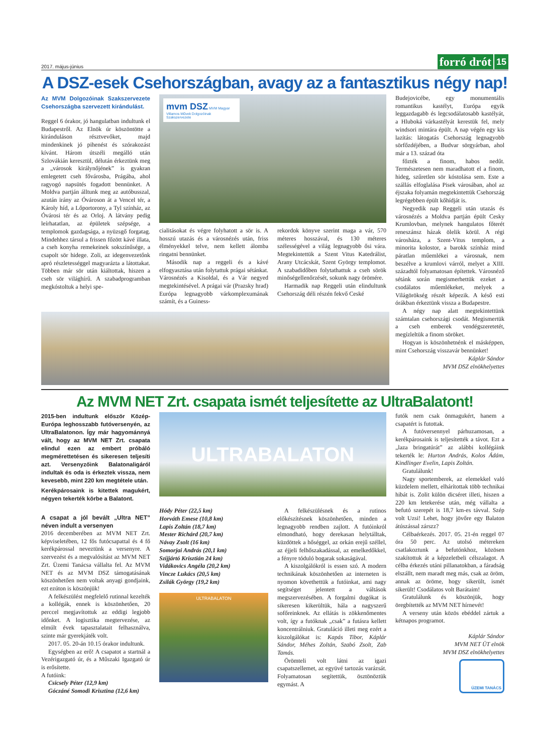2017. május-június
forró drót 15
A DSZ-esek Csehországban, avagy az a fantasztikus négy nap!
Az MVM Dolgozóinak Szakszervezete Csehországba szervezett kirándulást.
Reggel 6 órakor, jó hangulatban indultunk el Budapestről. Az Elnök úr köszöntötte a kiránduláson résztvevőket, majd mindenkinek jó pihenést és szórakozást kívánt. Három útszéli megálló után Szlovákián keresztül, délután érkeztünk meg a „városok királynőjének” is gyakran emlegetett cseh fővárosba, Prágába, ahol ragyogó napsütés fogadott bennünket. A Moldva partján álltunk meg az autóbusszal, azután irány az Óvároson át a Vencel tér, a Károly híd, a Lőportorony, a Tyl színház, az Óvárosi tér és az Orloj. A látvány pedig leírhatatlan, az épületek szépsége, a templomok gazdagsága, a nyüzsgő forgatag. Mindehhez társul a frissen főzött kávé illata, a cseh konyha remekeinek sokszínűsége, a csapolt sör hidege. Zoli, az idegenvezetőnk apró részletességgel magyarázta a látottakat. Többen már sör után kiáltottak, hiszen a cseh sör világhírű. A szabadprogramban megkóstoltuk a helyi spe-
mvm DSZ MVM Magyar Villamos Művek Dolgozóinak Szakszervezete
cialitásokat és végre folyhatott a sör is. A hosszú utazás és a városnézés után, friss élményekkel telve, nem kellett álomba ringatni bennünket.
Második nap a reggeli és a kávé elfogyasztása után folytattuk prágai sétánkat. Városnézés a Kisoldal, és a Vár negyed megtekintésével. A prágai vár (Prazsky hrad) Európa legnagyobb várkomplexumának számít, és a Guiness-
rekordok könyve szerint maga a vár, 570 méteres hosszával, és 130 méteres szélességével a világ legnagyobb ősi vára. Megtekintettük a Szent Vitus Katedrálist, Arany Utcácskát, Szent György templomot. A szabadidőben folytathattuk a cseh sörök minőségellenőrzését, sokunk nagy örömére.
Harmadik nap Reggeli után elindultunk Csehország déli részén fekvő Ceské
Budejovicébe, egy monumentális romantikus kastélyt, Európa egyik leggazdagabb és legcsodálatosabb kastélyát, a Hluboká várkastélyát kerestük fel, mely windsori mintára épült. A nap végén egy kis lazítás: látogatás Csehország legnagyobb sörfőzdéjében, a Budvar sörgyárban, ahol már a 13. század óta
főzték a finom, habos nedűt. Természetesen nem maradhatott el a finom, hideg, szűretlen sör kóstolása sem. Este a szállás elfoglalása Pisek városában, ahol az éjszaka folyamán megtekintettük Csehország legrégebben épült kőhídját is.
Negyedik nap Reggeli után utazás és városnézés a Moldva partján épült Cesky Krumlovban, melynek hangulatos főterét reneszánsz házak ölelik körül. A régi városháza, a Szent-Vitus templom, a minorita kolostor, a barokk színház mind páratlan műemlékei a városnak, nem beszélve a krumlovi várról, melyet a XIII. századtól folyamatosan építettek. Városnéző sétánk során megismerhettük ezeket a csodálatos műemlékeket, melyek a Világörökség részét képezik. A késő esti órákban érkeztünk vissza a Budapestre.
A négy nap alatt megtekintettünk számtalan csehországi csodát. Megismertük a cseh emberek vendégszeretetét, megízleltük a finom söröket.
Hogyan is köszönhetnénk el másképpen, mint Csehország visszavár bennünket!
Káplár Sándor
MVM DSZ elnökhelyettes
Az MVM NET Zrt. csapata ismét teljesítette az UltraBalatont!
2015-ben indultunk először Közép-Európa leghosszabb futóversenyén, az UltraBalatonon. Így már hagyománnyá vált, hogy az MVM NET Zrt. csapata elindul ezen az embert próbáló megmérettetésen és sikeresen teljesíti azt. Versenyzőink Balatonaligáról indultak és oda is érkeztek vissza, nem kevesebb, mint 220 km megtétele után.
Kerékpárosaink is kitettek magukért, négyen tekerték körbe a Balatont.
A csapat a jól bevált „Ultra NET” néven indult a versenyen
2016 decemberében az MVM NET Zrt. képviseletében, 12 fős futócsapattal és 4 fő kerékpárossal neveztünk a versenyre. A szervezést és a megvalósítást az MVM NET Zrt. Üzemi Tanácsa vállalta fel. Az MVM NET és az MVM DSZ támogatásának köszönhetően nem voltak anyagi gondjaink, ezt ezúton is köszönjük!
A felkészülést megfelelő rutinnal kezelték a kollégák, ennek is köszönhetően, 20 perccel megjavítottuk az eddigi legjobb időnket. A logisztika megtervezése, az elmúlt évek tapasztalatait felhasználva, szinte már gyerekjáték volt.
2017. 05. 20-án 10.15 órakor indultunk.
Egységben az erő! A csapatot a startnál a Vezérigazgató úr, és a Műszaki Igazgató úr is erősítette.
A futóink:
Csicsely Péter (12,9 km)
Góczáné Somodi Krisztina (12,6 km)
ULTRABALATON
Hódy Péter (22,5 km)
Horváth Emese (10,8 km)
Lapis Zoltán (18,7 km)
Mester Richárd (20,7 km)
Návay Zsolt (16 km)
Somorjai András (20,1 km)
Szíjjártó Krisztián 24 km)
Vidákovics Angéla (20,2 km)
Vincze Lukács (20,5 km)
Zsilák György (19,2 km)
ULTRABALATON
A felkészülésnek és a rutinos előkészítésnek köszönhetően, minden a legnagyobb rendben zajlott. A futóinkról elmondható, hogy derekasan helytálltak, küzdöttek a hőséggel, az orkán erejű széllel, az éjjeli felhőszakadással, az emelkedőkkel, a fényre tóduló bogarak sokaságával.
A kiszolgálókról is essen szó. A modern technikának köszönhetően az interneten is nyomon követhettük a futóinkat, ami nagy segítséget jelentett a váltások megszervezésében. A forgalmi dugókat is sikeresen kikerültük, hála a nagyszerű sofőreinknek. Az ellátás is zökkenőmentes volt, így a futóknak „csak” a futásra kellett koncentrálniuk. Gratuláció illeti meg ezért a kiszolgálókat is: Kapás Tibor, Káplár Sándor, Méhes Zoltán, Szabó Zsolt, Zab Tamás.
Örömteli volt látni az igazi csapatszellemet, az együvé tartozás varázsát. Folyamatosan segítettük, ösztönöztük egymást. A
futók nem csak önmagukért, hanem a csapatért is futottak.
A futóversennyel párhuzamosan, a kerékpárosaink is teljesítették a távot. Ezt a „laza bringatúrát” az alábbi kollégáink tekerték le: Hurton András, Kolos Ádám, Kindlinger Evelin, Lapis Zoltán.
Gratulálunk!
Nagy sportemberek, az elemekkel való küzdelem mellett, elhárítottak több technikai hibát is. Zolit külön dicséret illeti, hiszen a 220 km letekerése után, még vállalta a befutó szerepét is 18,7 km-es távval. Szép volt Uzsi! Lehet, hogy jövőre egy Balaton átúszással zárszz?
Célbaérkezés. 2017. 05. 21-én reggel 07 óra 50 perc. Az utolsó métereken csatlakoztunk a befutónkhoz, közösen szakítottuk át a képzeletbeli célszalagot. A célba érkezés utáni pillanatokban, a fáradság elszállt, nem maradt meg más, csak az öröm, annak az öröme, hogy sikerült, ismét sikerült! Csodálatos volt Barátaim!
Gratulálunk és köszönjük, hogy öregbítették az MVM NET hírnevét!
A verseny után közös ebéddel zártuk a kétnapos programot.
Káplár Sándor
MVM NET ÜT elnök
MVM DSZ elnökhelyettes
ÜZEMI TANÁCS